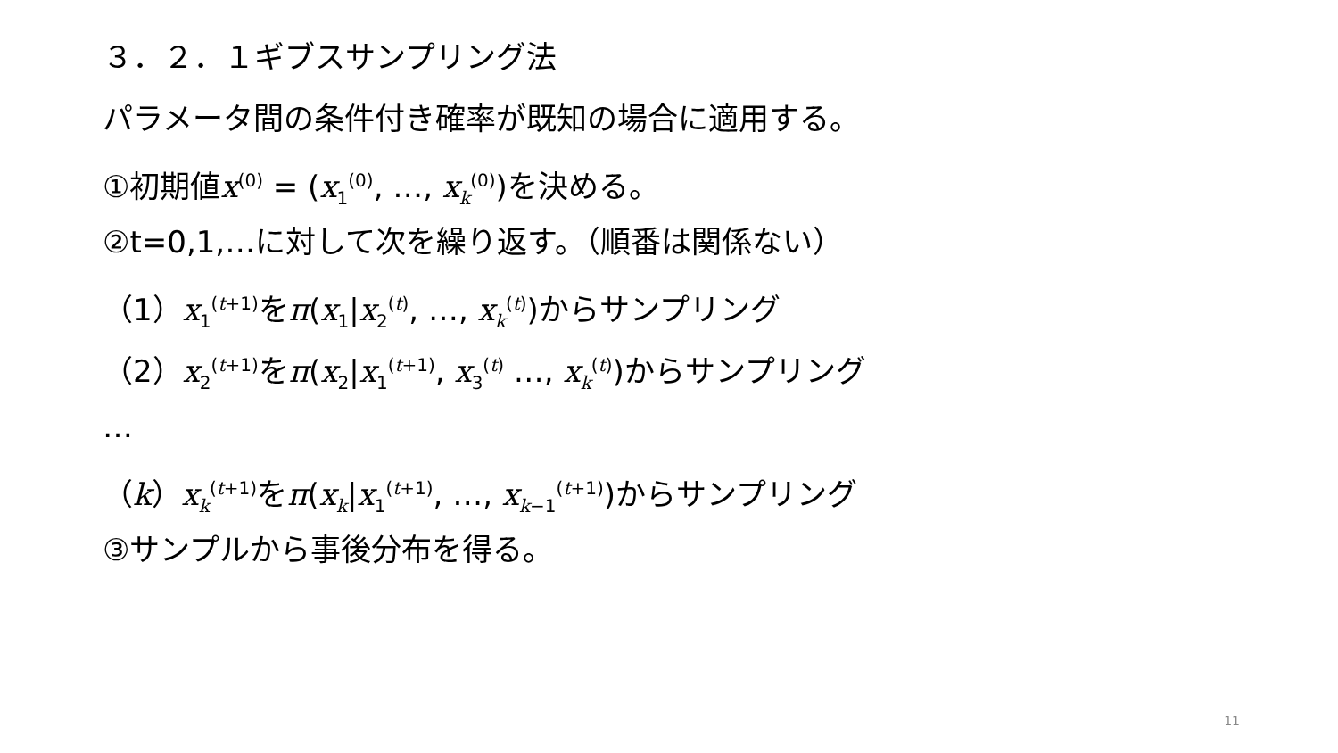３．２．１ギブスサンプリング法
パラメータ間の条件付き確率が既知の場合に適用する。
①初期値x<sup>(0)</sup> = (x<sub>1</sub><sup>(0)</sup>, …, x<sub>k</sub><sup>(0)</sup>)を決める。
②t=0,1,…に対して次を繰り返す。（順番は関係ない）
（1）x<sub>1</sub><sup>(t+1)</sup>をπ(x<sub>1</sub>|x<sub>2</sub><sup>(t)</sup>, …, x<sub>k</sub><sup>(t)</sup>)からサンプリング
（2）x<sub>2</sub><sup>(t+1)</sup>をπ(x<sub>2</sub>|x<sub>1</sub><sup>(t+1)</sup>, x<sub>3</sub><sup>(t)</sup> …, x<sub>k</sub><sup>(t)</sup>)からサンプリング
…
（k）x<sub>k</sub><sup>(t+1)</sup>をπ(x<sub>k</sub>|x<sub>1</sub><sup>(t+1)</sup>, …, x<sub>k−1</sub><sup>(t+1)</sup>)からサンプリング
③サンプルから事後分布を得る。
11